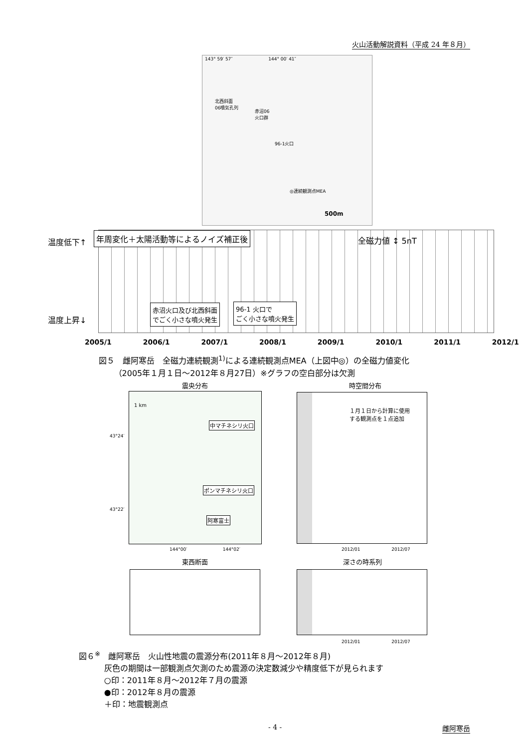火山活動解説資料（平成 24 年８月）
143° 59′ 57″ 144° 00′ 41″
北西斜面
06噴気孔列
赤沼06
火口群
96-1火口
◎連続観測点MEA
500m
温度低下↑
温度上昇↓
年周変化＋太陽活動等によるノイズ補正後
全磁力値 ↕ 5nT
赤沼火口及び北西斜面
でごく小さな噴火発生
96-1 火口で
ごく小さな噴火発生
2005/1 2006/1 2007/1 2008/1 2009/1 2010/1 2011/1 2012/1
図５　雌阿寒岳　全磁力連続観測<sup>1)</sup>による連続観測点MEA（上図中◎）の全磁力値変化
（2005年１月１日～2012年８月27日）※グラフの空白部分は欠測
震央分布 時空間分布
1 km
中マチネシリ火口
ポンマチネシリ火口
阿寒富士
１月１日から計算に使用
する観測点を１点追加
43°24′
43°22′
144°00′ 144°02′
2012/01 2012/07
東西断面 深さの時系列
2012/01 2012/07
図６<sup>※</sup>　雌阿寒岳　火山性地震の震源分布(2011年８月～2012年８月)
灰色の期間は一部観測点欠測のため震源の決定数減少や精度低下が見られます
○印：2011年８月～2012年７月の震源
●印：2012年８月の震源
＋印：地震観測点
- 4 - 雌阿寒岳